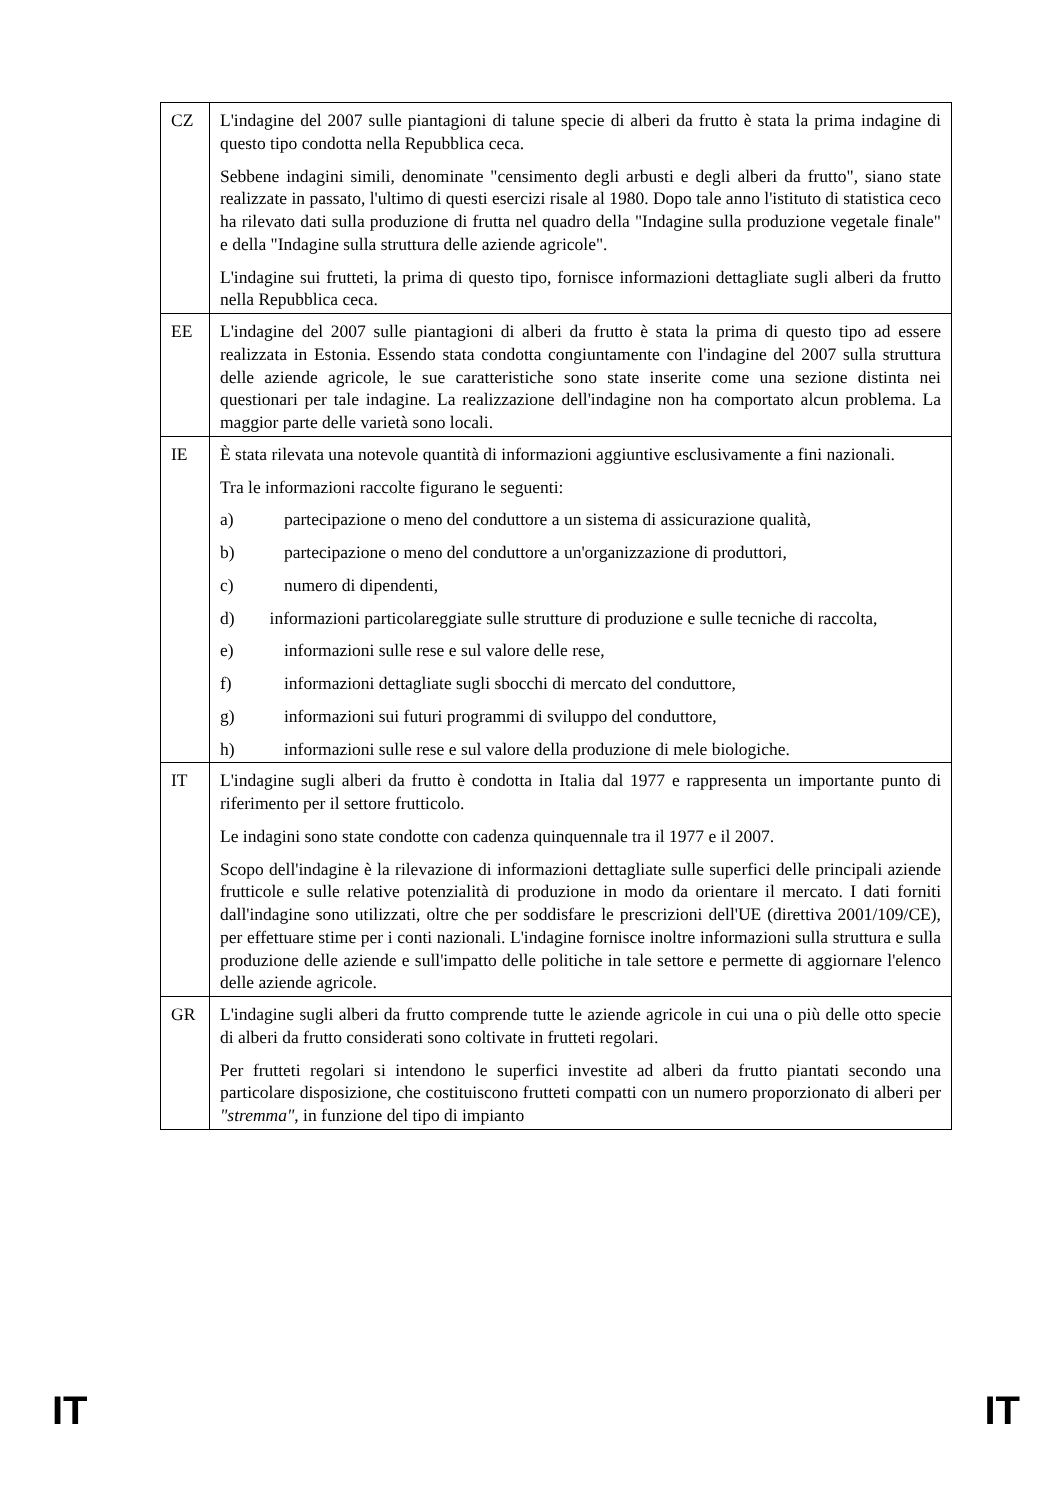| CZ | L'indagine del 2007 sulle piantagioni di talune specie di alberi da frutto è stata la prima indagine di questo tipo condotta nella Repubblica ceca. Sebbene indagini simili, denominate "censimento degli arbusti e degli alberi da frutto", siano state realizzate in passato, l'ultimo di questi esercizi risale al 1980. Dopo tale anno l'istituto di statistica ceco ha rilevato dati sulla produzione di frutta nel quadro della "Indagine sulla produzione vegetale finale" e della "Indagine sulla struttura delle aziende agricole". L'indagine sui frutteti, la prima di questo tipo, fornisce informazioni dettagliate sugli alberi da frutto nella Repubblica ceca. |
| EE | L'indagine del 2007 sulle piantagioni di alberi da frutto è stata la prima di questo tipo ad essere realizzata in Estonia. Essendo stata condotta congiuntamente con l'indagine del 2007 sulla struttura delle aziende agricole, le sue caratteristiche sono state inserite come una sezione distinta nei questionari per tale indagine. La realizzazione dell'indagine non ha comportato alcun problema. La maggior parte delle varietà sono locali. |
| IE | È stata rilevata una notevole quantità di informazioni aggiuntive esclusivamente a fini nazionali. Tra le informazioni raccolte figurano le seguenti: a) partecipazione o meno del conduttore a un sistema di assicurazione qualità, b) partecipazione o meno del conduttore a un'organizzazione di produttori, c) numero di dipendenti, d) informazioni particolareggiate sulle strutture di produzione e sulle tecniche di raccolta, e) informazioni sulle rese e sul valore delle rese, f) informazioni dettagliate sugli sbocchi di mercato del conduttore, g) informazioni sui futuri programmi di sviluppo del conduttore, h) informazioni sulle rese e sul valore della produzione di mele biologiche. |
| IT | L'indagine sugli alberi da frutto è condotta in Italia dal 1977 e rappresenta un importante punto di riferimento per il settore frutticolo. Le indagini sono state condotte con cadenza quinquennale tra il 1977 e il 2007. Scopo dell'indagine è la rilevazione di informazioni dettagliate sulle superfici delle principali aziende frutticole e sulle relative potenzialità di produzione in modo da orientare il mercato. I dati forniti dall'indagine sono utilizzati, oltre che per soddisfare le prescrizioni dell'UE (direttiva 2001/109/CE), per effettuare stime per i conti nazionali. L'indagine fornisce inoltre informazioni sulla struttura e sulla produzione delle aziende e sull'impatto delle politiche in tale settore e permette di aggiornare l'elenco delle aziende agricole. |
| GR | L'indagine sugli alberi da frutto comprende tutte le aziende agricole in cui una o più delle otto specie di alberi da frutto considerati sono coltivate in frutteti regolari. Per frutteti regolari si intendono le superfici investite ad alberi da frutto piantati secondo una particolare disposizione, che costituiscono frutteti compatti con un numero proporzionato di alberi per "stremma" , in funzione del tipo di impianto |
IT IT